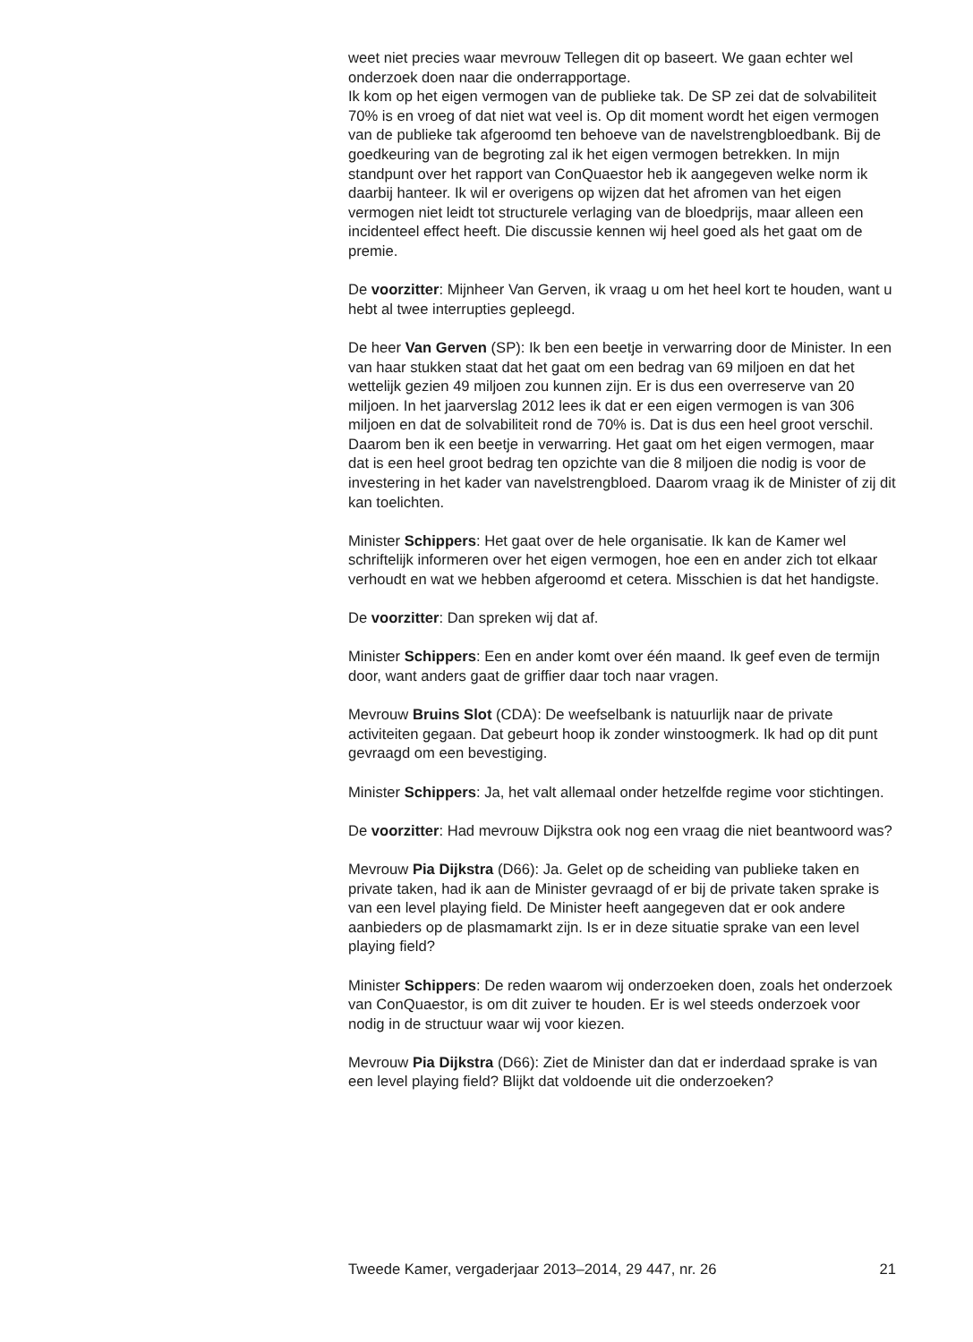weet niet precies waar mevrouw Tellegen dit op baseert. We gaan echter wel onderzoek doen naar die onderrapportage.
Ik kom op het eigen vermogen van de publieke tak. De SP zei dat de solvabiliteit 70% is en vroeg of dat niet wat veel is. Op dit moment wordt het eigen vermogen van de publieke tak afgeroomd ten behoeve van de navelstrengbloedbank. Bij de goedkeuring van de begroting zal ik het eigen vermogen betrekken. In mijn standpunt over het rapport van ConQuaestor heb ik aangegeven welke norm ik daarbij hanteer. Ik wil er overigens op wijzen dat het afromen van het eigen vermogen niet leidt tot structurele verlaging van de bloedprijs, maar alleen een incidenteel effect heeft. Die discussie kennen wij heel goed als het gaat om de premie.
De voorzitter: Mijnheer Van Gerven, ik vraag u om het heel kort te houden, want u hebt al twee interrupties gepleegd.
De heer Van Gerven (SP): Ik ben een beetje in verwarring door de Minister. In een van haar stukken staat dat het gaat om een bedrag van 69 miljoen en dat het wettelijk gezien 49 miljoen zou kunnen zijn. Er is dus een overreserve van 20 miljoen. In het jaarverslag 2012 lees ik dat er een eigen vermogen is van 306 miljoen en dat de solvabiliteit rond de 70% is. Dat is dus een heel groot verschil. Daarom ben ik een beetje in verwarring. Het gaat om het eigen vermogen, maar dat is een heel groot bedrag ten opzichte van die 8 miljoen die nodig is voor de investering in het kader van navelstrengbloed. Daarom vraag ik de Minister of zij dit kan toelichten.
Minister Schippers: Het gaat over de hele organisatie. Ik kan de Kamer wel schriftelijk informeren over het eigen vermogen, hoe een en ander zich tot elkaar verhoudt en wat we hebben afgeroomd et cetera. Misschien is dat het handigste.
De voorzitter: Dan spreken wij dat af.
Minister Schippers: Een en ander komt over één maand. Ik geef even de termijn door, want anders gaat de griffier daar toch naar vragen.
Mevrouw Bruins Slot (CDA): De weefselbank is natuurlijk naar de private activiteiten gegaan. Dat gebeurt hoop ik zonder winstoogmerk. Ik had op dit punt gevraagd om een bevestiging.
Minister Schippers: Ja, het valt allemaal onder hetzelfde regime voor stichtingen.
De voorzitter: Had mevrouw Dijkstra ook nog een vraag die niet beantwoord was?
Mevrouw Pia Dijkstra (D66): Ja. Gelet op de scheiding van publieke taken en private taken, had ik aan de Minister gevraagd of er bij de private taken sprake is van een level playing field. De Minister heeft aangegeven dat er ook andere aanbieders op de plasmamarkt zijn. Is er in deze situatie sprake van een level playing field?
Minister Schippers: De reden waarom wij onderzoeken doen, zoals het onderzoek van ConQuaestor, is om dit zuiver te houden. Er is wel steeds onderzoek voor nodig in de structuur waar wij voor kiezen.
Mevrouw Pia Dijkstra (D66): Ziet de Minister dan dat er inderdaad sprake is van een level playing field? Blijkt dat voldoende uit die onderzoeken?
Tweede Kamer, vergaderjaar 2013–2014, 29 447, nr. 26 21